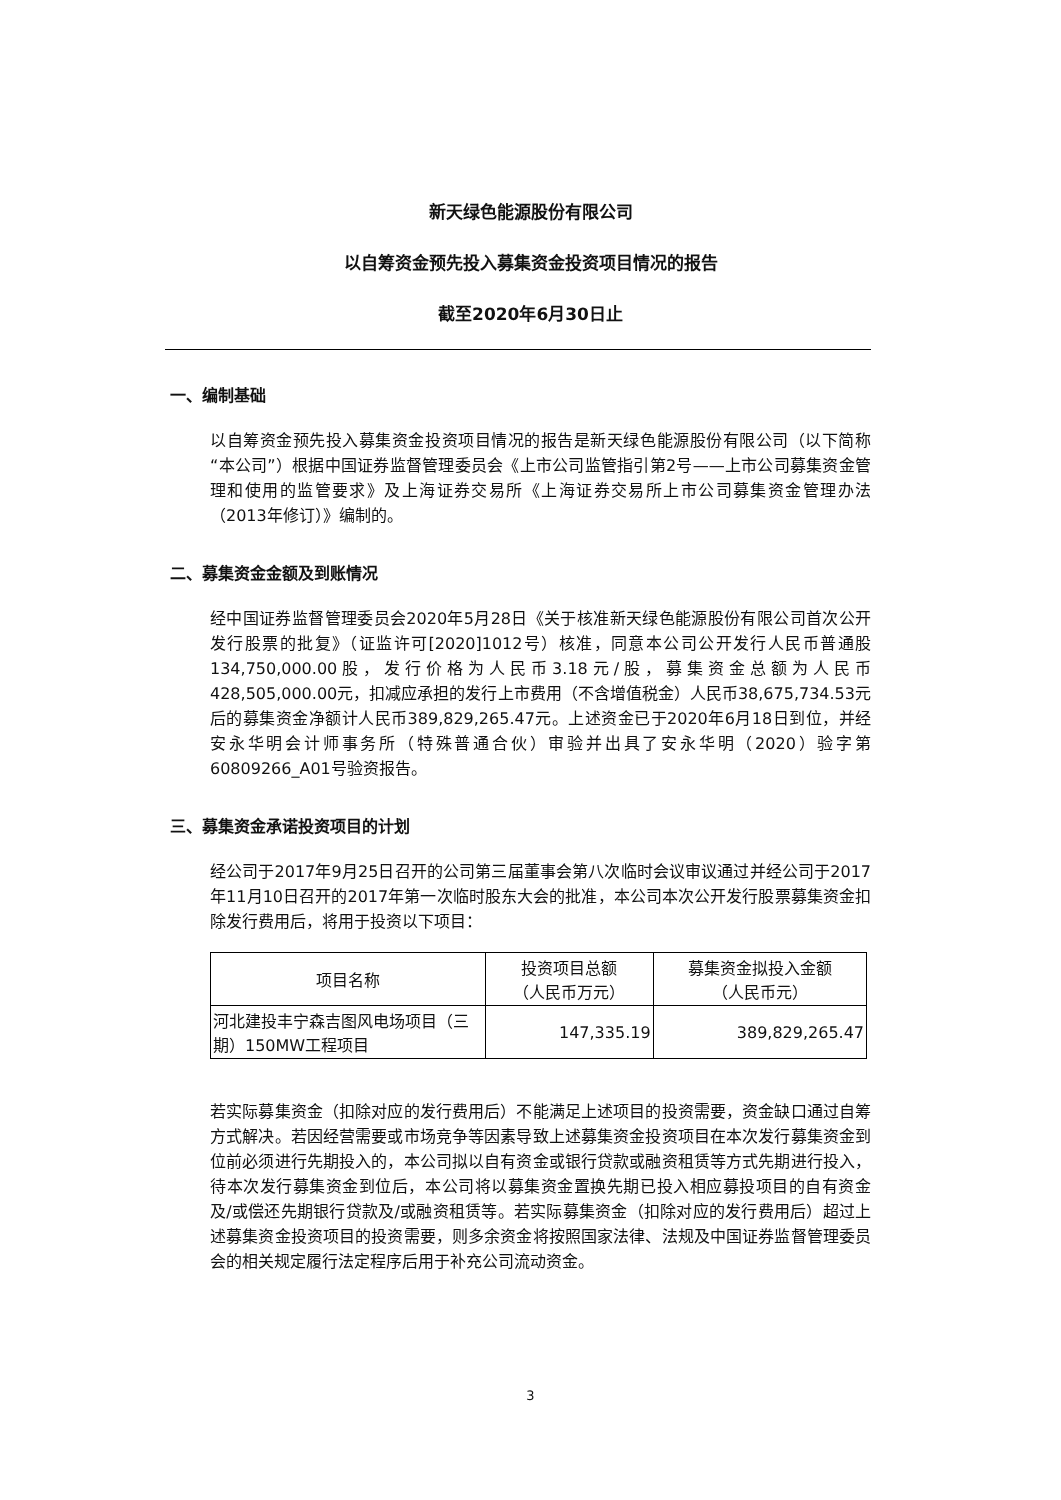新天绿色能源股份有限公司
以自筹资金预先投入募集资金投资项目情况的报告
截至2020年6月30日止
一、编制基础
以自筹资金预先投入募集资金投资项目情况的报告是新天绿色能源股份有限公司（以下简称“本公司”）根据中国证券监督管理委员会《上市公司监管指引第2号——上市公司募集资金管理和使用的监管要求》及上海证券交易所《上海证券交易所上市公司募集资金管理办法（2013年修订）》编制的。
二、募集资金金额及到账情况
经中国证券监督管理委员会2020年5月28日《关于核准新天绿色能源股份有限公司首次公开发行股票的批复》（证监许可[2020]1012号）核准，同意本公司公开发行人民币普通股134,750,000.00股，发行价格为人民币3.18元/股，募集资金总额为人民币428,505,000.00元，扣减应承担的发行上市费用（不含增值税金）人民币38,675,734.53元后的募集资金净额计人民币389,829,265.47元。上述资金已于2020年6月18日到位，并经安永华明会计师事务所（特殊普通合伙）审验并出具了安永华明（2020）验字第60809266_A01号验资报告。
三、募集资金承诺投资项目的计划
经公司于2017年9月25日召开的公司第三届董事会第八次临时会议审议通过并经公司于2017年11月10日召开的2017年第一次临时股东大会的批准，本公司本次公开发行股票募集资金扣除发行费用后，将用于投资以下项目：
| 项目名称 | 投资项目总额 （人民币万元） | 募集资金拟投入金额 （人民币元） |
| --- | --- | --- |
| 河北建投丰宁森吉图风电场项目（三期）150MW工程项目 | 147,335.19 | 389,829,265.47 |
若实际募集资金（扣除对应的发行费用后）不能满足上述项目的投资需要，资金缺口通过自筹方式解决。若因经营需要或市场竞争等因素导致上述募集资金投资项目在本次发行募集资金到位前必须进行先期投入的，本公司拟以自有资金或银行贷款或融资租赁等方式先期进行投入，待本次发行募集资金到位后，本公司将以募集资金置换先期已投入相应募投项目的自有资金及/或偿还先期银行贷款及/或融资租赁等。若实际募集资金（扣除对应的发行费用后）超过上述募集资金投资项目的投资需要，则多余资金将按照国家法律、法规及中国证券监督管理委员会的相关规定履行法定程序后用于补充公司流动资金。
3